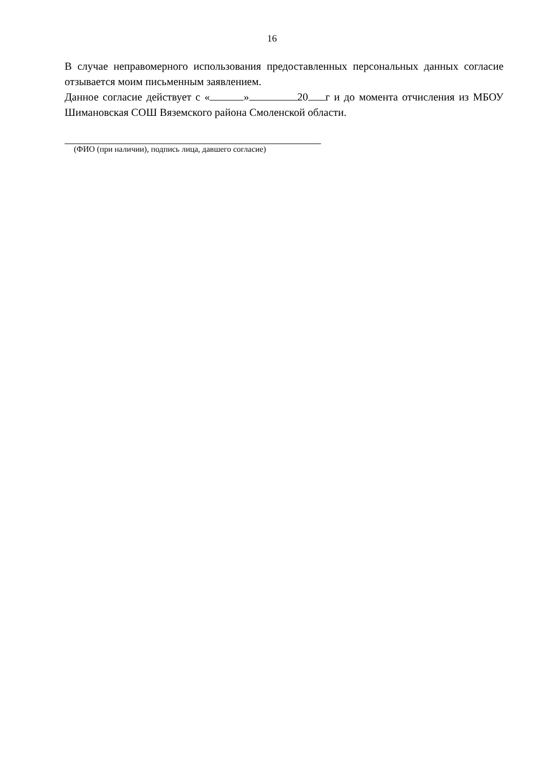16
В случае неправомерного использования предоставленных персональных данных согласие отзывается моим письменным заявлением.
Данное согласие действует с « » 20 г и до момента отчисления из МБОУ Шимановская СОШ Вяземского района Смоленской области.
(ФИО (при наличии), подпись лица, давшего согласие)